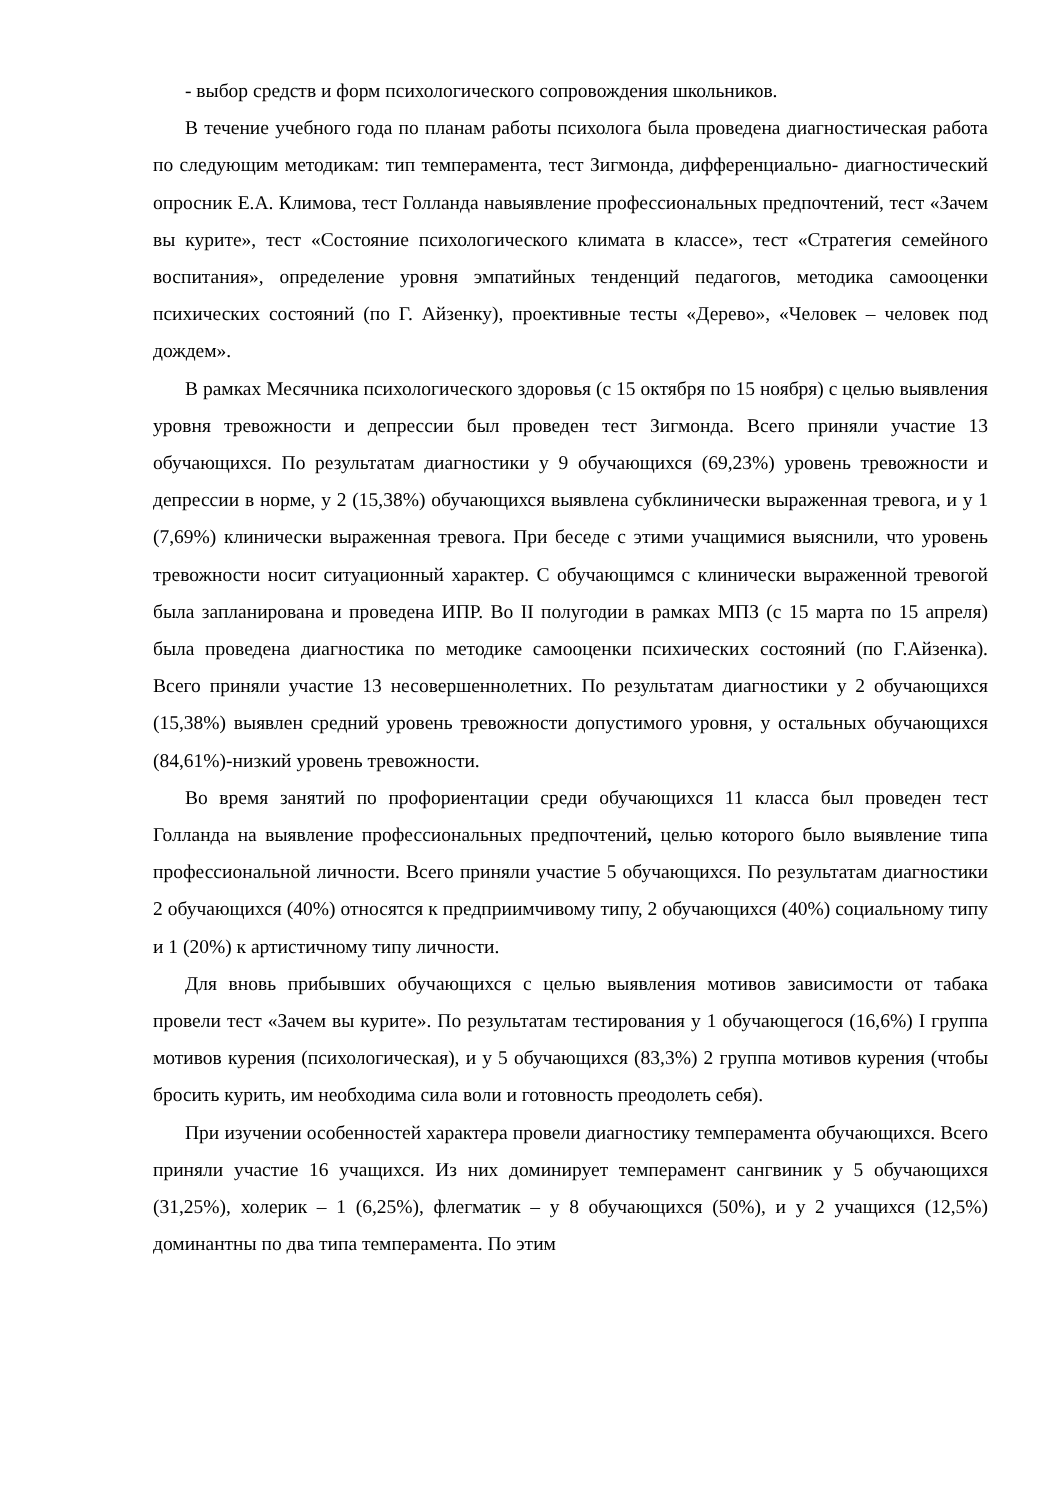- выбор средств и форм психологического сопровождения школьников.
В течение учебного года по планам работы психолога была проведена диагностическая работа по следующим методикам: тип темперамента, тест Зигмонда, дифференциально- диагностический опросник Е.А. Климова, тест Голланда навыявление профессиональных предпочтений, тест «Зачем вы курите», тест «Состояние психологического климата в классе», тест «Стратегия семейного воспитания», определение уровня эмпатийных тенденций педагогов, методика самооценки психических состояний (по Г. Айзенку), проективные тесты «Дерево», «Человек – человек под дождем».
В рамках Месячника психологического здоровья (с 15 октября по 15 ноября) с целью выявления уровня тревожности и депрессии был проведен тест Зигмонда. Всего приняли участие 13 обучающихся. По результатам диагностики у 9 обучающихся (69,23%) уровень тревожности и депрессии в норме, у 2 (15,38%) обучающихся выявлена субклинически выраженная тревога, и у 1 (7,69%) клинически выраженная тревога. При беседе с этими учащимися выяснили, что уровень тревожности носит ситуационный характер. С обучающимся с клинически выраженной тревогой была запланирована и проведена ИПР. Во II полугодии в рамках МПЗ (с 15 марта по 15 апреля) была проведена диагностика по методике самооценки психических состояний (по Г.Айзенка). Всего приняли участие 13 несовершеннолетних. По результатам диагностики у 2 обучающихся (15,38%) выявлен средний уровень тревожности допустимого уровня, у остальных обучающихся (84,61%)-низкий уровень тревожности.
Во время занятий по профориентации среди обучающихся 11 класса был проведен тест Голланда на выявление профессиональных предпочтений, целью которого было выявление типа профессиональной личности. Всего приняли участие 5 обучающихся. По результатам диагностики 2 обучающихся (40%) относятся к предприимчивому типу, 2 обучающихся (40%) социальному типу и 1 (20%) к артистичному типу личности.
Для вновь прибывших обучающихся с целью выявления мотивов зависимости от табака провели тест «Зачем вы курите». По результатам тестирования у 1 обучающегося (16,6%) I группа мотивов курения (психологическая), и у 5 обучающихся (83,3%) 2 группа мотивов курения (чтобы бросить курить, им необходима сила воли и готовность преодолеть себя).
При изучении особенностей характера провели диагностику темперамента обучающихся. Всего приняли участие 16 учащихся. Из них доминирует темперамент сангвиник у 5 обучающихся (31,25%), холерик – 1 (6,25%), флегматик – у 8 обучающихся (50%), и у 2 учащихся (12,5%) доминантны по два типа темперамента. По этим